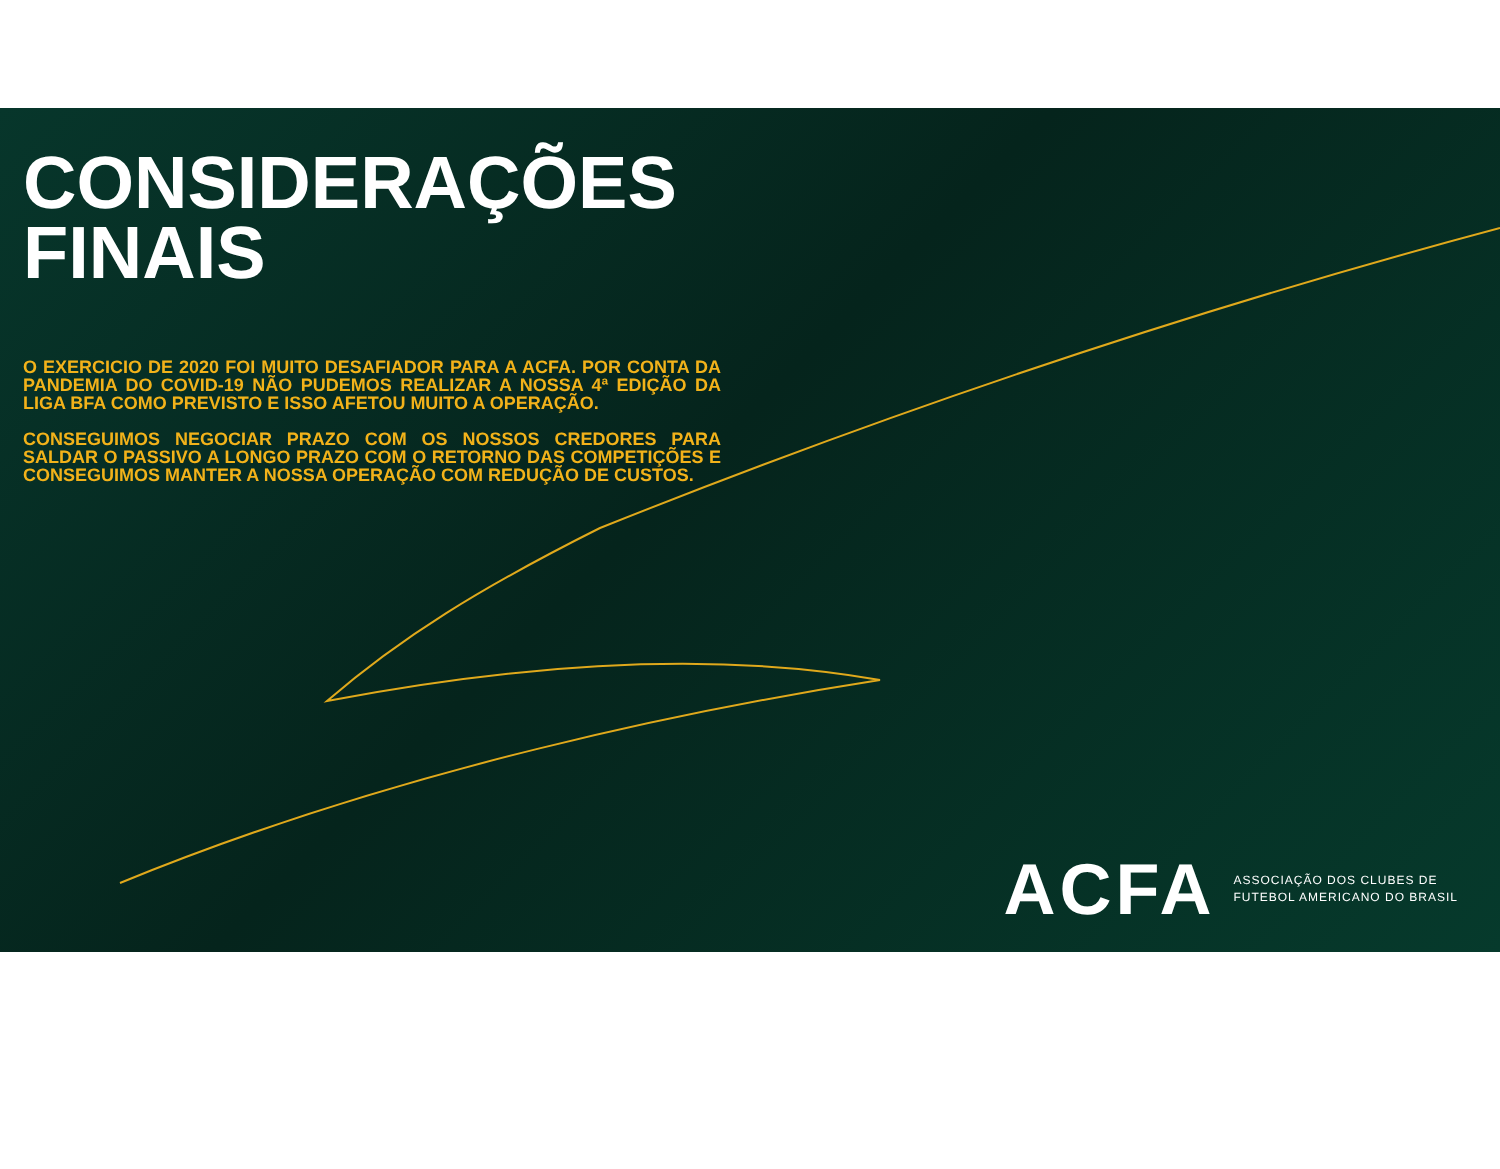CONSIDERAÇÕES FINAIS
O EXERCICIO DE 2020 FOI MUITO DESAFIADOR PARA A ACFA. POR CONTA DA PANDEMIA DO COVID-19 NÃO PUDEMOS REALIZAR A NOSSA 4ª EDIÇÃO DA LIGA BFA COMO PREVISTO E ISSO AFETOU MUITO A OPERAÇÃO.
CONSEGUIMOS NEGOCIAR PRAZO COM OS NOSSOS CREDORES PARA SALDAR O PASSIVO A LONGO PRAZO COM O RETORNO DAS COMPETIÇÕES E CONSEGUIMOS MANTER A NOSSA OPERAÇÃO COM REDUÇÃO DE CUSTOS.
ACFA
ASSOCIAÇÃO DOS CLUBES DE
FUTEBOL AMERICANO DO BRASIL